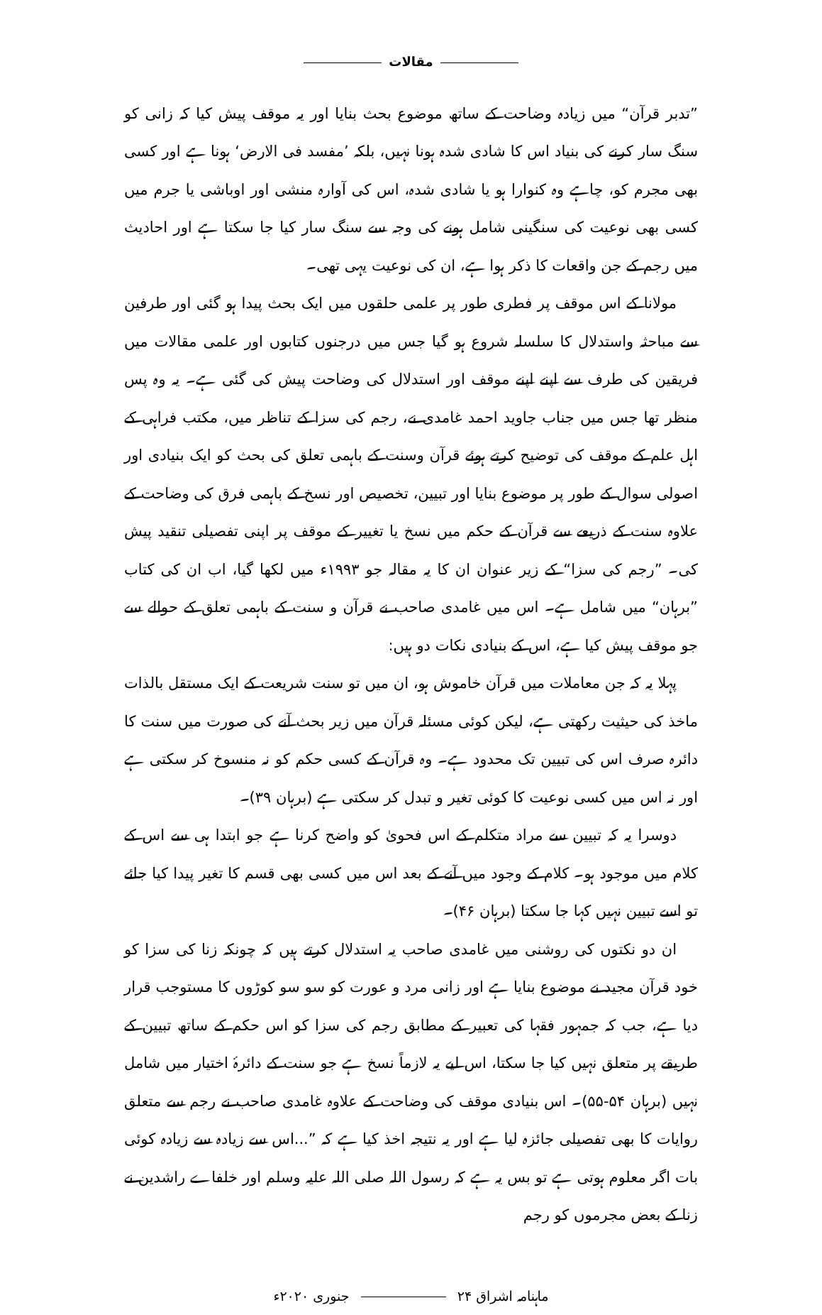مقالات
”تدبر قرآن“ میں زیادہ وضاحت کے ساتھ موضوع بحث بنایا اور یہ موقف پیش کیا کہ زانی کو سنگ سار کرنے کی بنیاد اس کا شادی شدہ ہونا نہیں، بلکہ ’مفسد فی الارض‘ ہونا ہے اور کسی بھی مجرم کو، چاہے وہ کنوارا ہو یا شادی شدہ، اس کی آوارہ منشی اور اوباشی یا جرم میں کسی بھی نوعیت کی سنگینی شامل ہونے کی وجہ سے سنگ سار کیا جا سکتا ہے اور احادیث میں رجم کے جن واقعات کا ذکر ہوا ہے، ان کی نوعیت یہی تھی۔
مولانا کے اس موقف پر فطری طور پر علمی حلقوں میں ایک بحث پیدا ہو گئی اور طرفین سے مباحثہ واستدلال کا سلسلہ شروع ہو گیا جس میں درجنوں کتابوں اور علمی مقالات میں فریقین کی طرف سے اپنے اپنے موقف اور استدلال کی وضاحت پیش کی گئی ہے۔ یہ وہ پس منظر تھا جس میں جناب جاوید احمد غامدی نے، رجم کی سزا کے تناظر میں، مکتب فراہی کے اہل علم کے موقف کی توضیح کرتے ہوئے قرآن وسنت کے باہمی تعلق کی بحث کو ایک بنیادی اور اصولی سوال کے طور پر موضوع بنایا اور تبیین، تخصیص اور نسخ کے باہمی فرق کی وضاحت کے علاوہ سنت کے ذریعے سے قرآن کے حکم میں نسخ یا تغییر کے موقف پر اپنی تفصیلی تنقید پیش کی۔ ”رجم کی سزا“ کے زیر عنوان ان کا یہ مقالہ جو ۱۹۹۳ء میں لکھا گیا، اب ان کی کتاب ”برہان“ میں شامل ہے۔ اس میں غامدی صاحب نے قرآن و سنت کے باہمی تعلق کے حوالے سے جو موقف پیش کیا ہے، اس کے بنیادی نکات دو ہیں:
پہلا یہ کہ جن معاملات میں قرآن خاموش ہو، ان میں تو سنت شریعت کے ایک مستقل بالذات ماخذ کی حیثیت رکھتی ہے، لیکن کوئی مسئلہ قرآن میں زیر بحث آنے کی صورت میں سنت کا دائرہ صرف اس کی تبیین تک محدود ہے۔ وہ قرآن کے کسی حکم کو نہ منسوخ کر سکتی ہے اور نہ اس میں کسی نوعیت کا کوئی تغیر و تبدل کر سکتی ہے (برہان ۳۹)۔
دوسرا یہ کہ تبیین سے مراد متکلم کے اس فحویٰ کو واضح کرنا ہے جو ابتدا ہی سے اس کے کلام میں موجود ہو۔ کلام کے وجود میں آنے کے بعد اس میں کسی بھی قسم کا تغیر پیدا کیا جائے تو اسے تبیین نہیں کہا جا سکتا (برہان ۴۶)۔
ان دو نکتوں کی روشنی میں غامدی صاحب یہ استدلال کرتے ہیں کہ چونکہ زنا کی سزا کو خود قرآن مجید نے موضوع بنایا ہے اور زانی مرد و عورت کو سو سو کوڑوں کا مستوجب قرار دیا ہے، جب کہ جمہور فقہا کی تعبیر کے مطابق رجم کی سزا کو اس حکم کے ساتھ تبیین کے طریقے پر متعلق نہیں کیا جا سکتا، اس لیے یہ لازماً نسخ ہے جو سنت کے دائرۂ اختیار میں شامل نہیں (برہان ۵۴-۵۵)۔ اس بنیادی موقف کی وضاحت کے علاوہ غامدی صاحب نے رجم سے متعلق روایات کا بھی تفصیلی جائزہ لیا ہے اور یہ نتیجہ اخذ کیا ہے کہ ”...اس سے زیادہ سے زیادہ کوئی بات اگر معلوم ہوتی ہے تو بس یہ ہے کہ رسول اللہ صلی اللہ علیہ وسلم اور خلفاے راشدین نے زنا کے بعض مجرموں کو رجم
ماہنامہ اشراق ۲۴ جنوری ۲۰۲۰ء